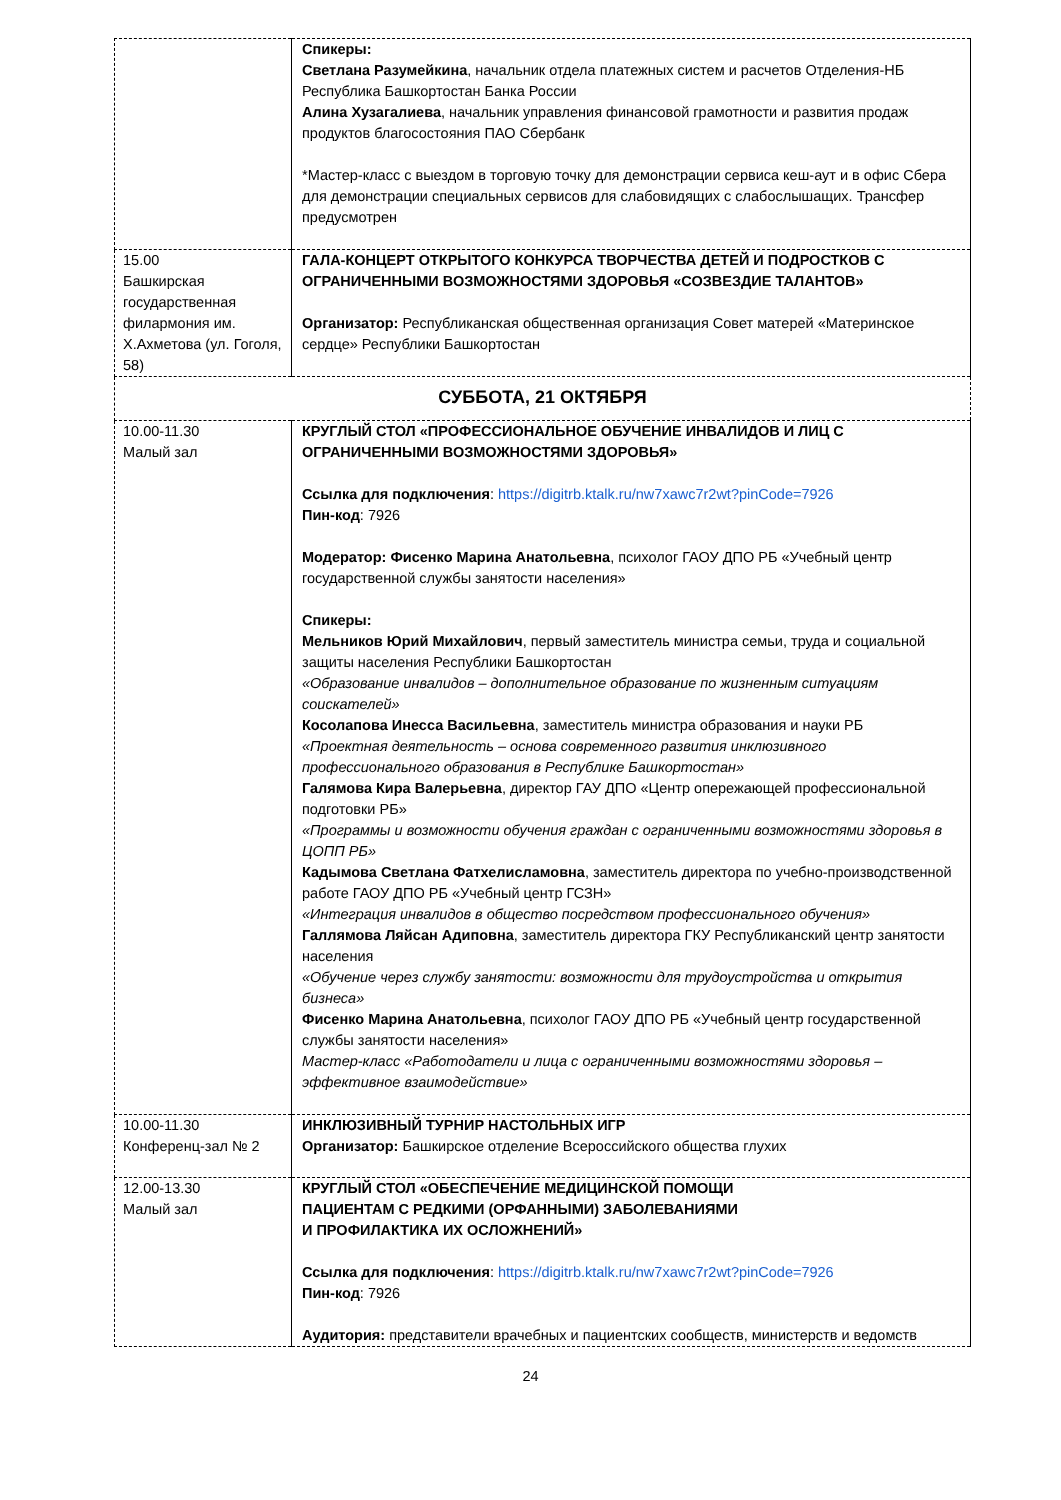| | Спикеры: Светлана Разумейкина , начальник отдела платежных систем и расчетов Отделения-НБ Республика Башкортостан Банка России Алина Хузагалиева , начальник управления финансовой грамотности и развития продаж продуктов благосостояния ПАО Сбербанк *Мастер-класс с выездом в торговую точку для демонстрации сервиса кеш-аут и в офис Сбера для демонстрации специальных сервисов для слабовидящих с слабослышащих. Трансфер предусмотрен |
| 15.00 Башкирская государственная филармония им. Х.Ахметова (ул. Гоголя, 58) | ГАЛА-КОНЦЕРТ ОТКРЫТОГО КОНКУРСА ТВОРЧЕСТВА ДЕТЕЙ И ПОДРОСТКОВ С ОГРАНИЧЕННЫМИ ВОЗМОЖНОСТЯМИ ЗДОРОВЬЯ «СОЗВЕЗДИЕ ТАЛАНТОВ» Организатор: Республиканская общественная организация Совет матерей «Материнское сердце» Республики Башкортостан |
| СУББОТА, 21 ОКТЯБРЯ | |
| 10.00-11.30 Малый зал | КРУГЛЫЙ СТОЛ «ПРОФЕССИОНАЛЬНОЕ ОБУЧЕНИЕ ИНВАЛИДОВ И ЛИЦ С ОГРАНИЧЕННЫМИ ВОЗМОЖНОСТЯМИ ЗДОРОВЬЯ» Ссылка для подключения : https://digitrb.ktalk.ru/nw7xawc7r2wt?pinCode=7926 Пин-код : 7926 Модератор: Фисенко Марина Анатольевна , психолог ГАОУ ДПО РБ «Учебный центр государственной службы занятости населения» Спикеры: Мельников Юрий Михайлович , первый заместитель министра семьи, труда и социальной защиты населения Республики Башкортостан «Образование инвалидов – дополнительное образование по жизненным ситуациям соискателей» Косолапова Инесса Васильевна , заместитель министра образования и науки РБ «Проектная деятельность – основа современного развития инклюзивного профессионального образования в Республике Башкортостан» Галямова Кира Валерьевна , директор ГАУ ДПО «Центр опережающей профессиональной подготовки РБ» «Программы и возможности обучения граждан с ограниченными возможностями здоровья в ЦОПП РБ» Кадымова Светлана Фатхелисламовна , заместитель директора по учебно-производственной работе ГАОУ ДПО РБ «Учебный центр ГСЗН» «Интеграция инвалидов в общество посредством профессионального обучения» Галлямова Ляйсан Адиповна , заместитель директора ГКУ Республиканский центр занятости населения «Обучение через службу занятости: возможности для трудоустройства и открытия бизнеса» Фисенко Марина Анатольевна , психолог ГАОУ ДПО РБ «Учебный центр государственной службы занятости населения» Мастер-класс «Работодатели и лица с ограниченными возможностями здоровья – эффективное взаимодействие» |
| 10.00-11.30 Конференц-зал № 2 | ИНКЛЮЗИВНЫЙ ТУРНИР НАСТОЛЬНЫХ ИГР Организатор: Башкирское отделение Всероссийского общества глухих |
| 12.00-13.30 Малый зал | КРУГЛЫЙ СТОЛ «ОБЕСПЕЧЕНИЕ МЕДИЦИНСКОЙ ПОМОЩИ ПАЦИЕНТАМ С РЕДКИМИ (ОРФАННЫМИ) ЗАБОЛЕВАНИЯМИ И ПРОФИЛАКТИКА ИХ ОСЛОЖНЕНИЙ» Ссылка для подключения : https://digitrb.ktalk.ru/nw7xawc7r2wt?pinCode=7926 Пин-код : 7926 Аудитория: представители врачебных и пациентских сообществ, министерств и ведомств |
24